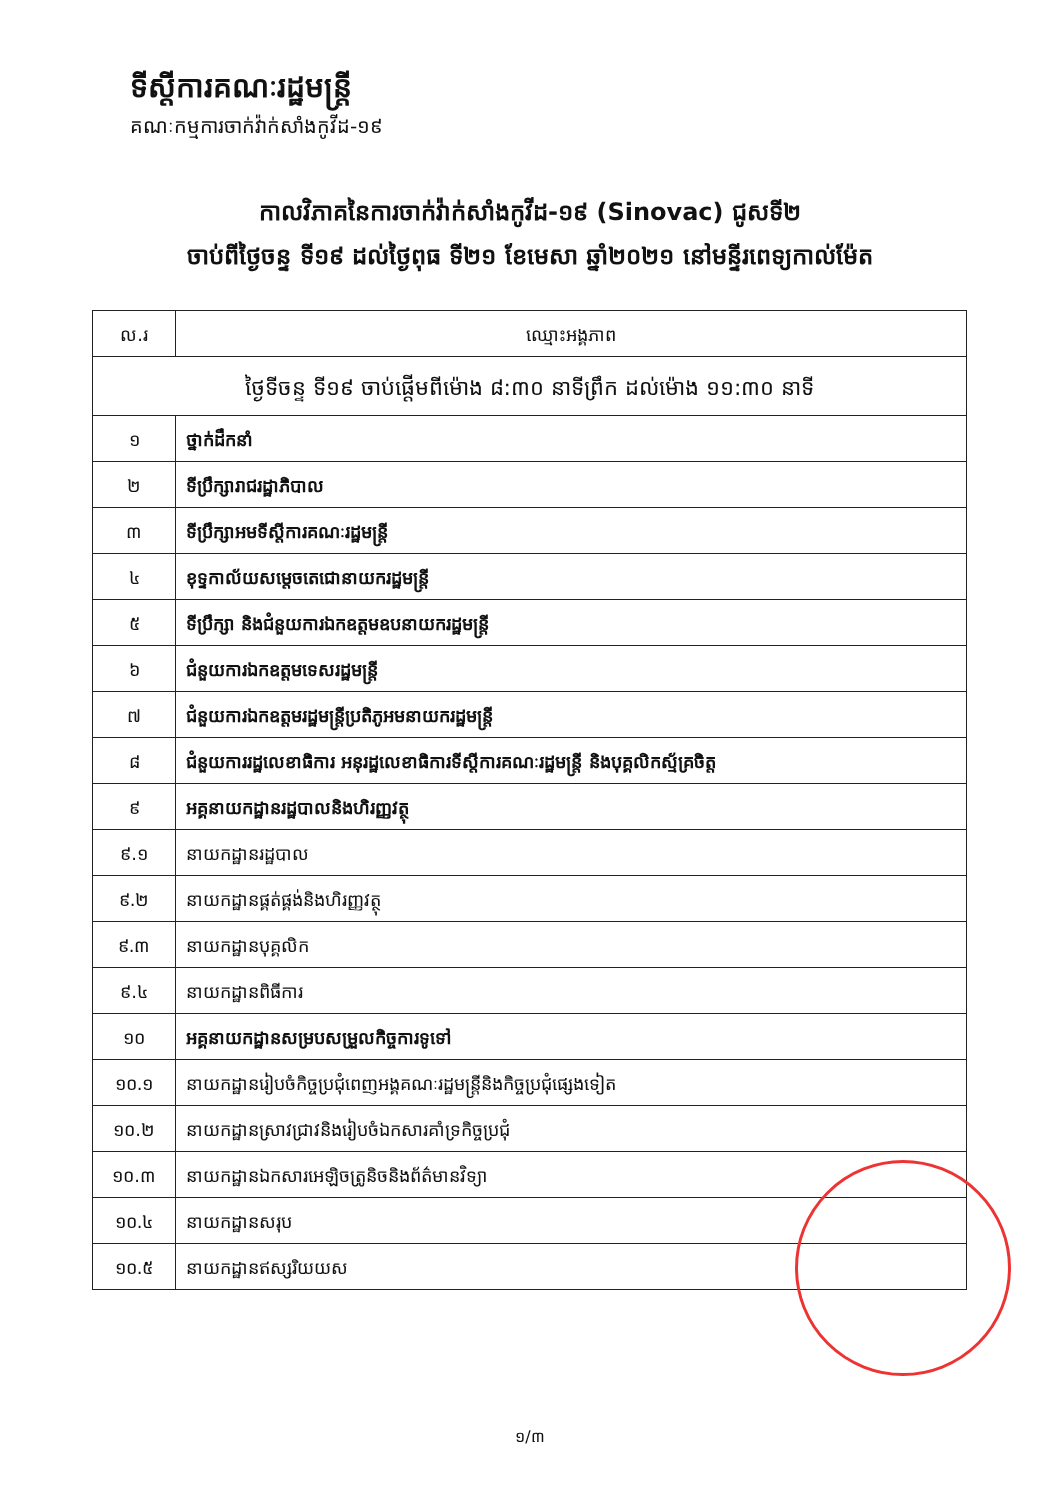ទីស្តីការគណៈរដ្ឋមន្ត្រី
គណៈកម្មការចាក់វ៉ាក់សាំងកូវីដ-១៩
កាលវិភាគនៃការចាក់វ៉ាក់សាំងកូវីដ-១៩ (Sinovac) ជូសទី២
ចាប់ពីថ្ងៃចន្ទ ទី១៩ ដល់ថ្ងៃពុធ ទី២១ ខែមេសា ឆ្នាំ២០២១ នៅមន្ទីរពេទ្យកាល់ម៉ែត
| ល.រ | ឈ្មោះអង្គភាព |
| --- | --- |
| ថ្ងៃទីចន្ទ ទី១៩ ចាប់ផ្តើមពីម៉ោង ៨:៣០ នាទីព្រឹក ដល់ម៉ោង ១១:៣០ នាទី | |
| ១ | ថ្នាក់ដឹកនាំ |
| ២ | ទីប្រឹក្សារាជរដ្ឋាភិបាល |
| ៣ | ទីប្រឹក្សាអមទីស្តីការគណៈរដ្ឋមន្ត្រី |
| ៤ | ខុទ្ទកាល័យសម្តេចតេជោនាយករដ្ឋមន្ត្រី |
| ៥ | ទីប្រឹក្សា និងជំនួយការឯកឧត្តមឧបនាយករដ្ឋមន្ត្រី |
| ៦ | ជំនួយការឯកឧត្តមទេសរដ្ឋមន្ត្រី |
| ៧ | ជំនួយការឯកឧត្តមរដ្ឋមន្ត្រីប្រតិភូអមនាយករដ្ឋមន្ត្រី |
| ៨ | ជំនួយការរដ្ឋលេខាធិការ អនុរដ្ឋលេខាធិការទីស្តីការគណៈរដ្ឋមន្ត្រី និងបុគ្គលិកស្ម័គ្រចិត្ត |
| ៩ | អគ្គនាយកដ្ឋានរដ្ឋបាលនិងហិរញ្ញវត្ថុ |
| ៩.១ | នាយកដ្ឋានរដ្ឋបាល |
| ៩.២ | នាយកដ្ឋានផ្គត់ផ្គង់និងហិរញ្ញវត្ថុ |
| ៩.៣ | នាយកដ្ឋានបុគ្គលិក |
| ៩.៤ | នាយកដ្ឋានពិធីការ |
| ១០ | អគ្គនាយកដ្ឋានសម្របសម្រួលកិច្ចការទូទៅ |
| ១០.១ | នាយកដ្ឋានរៀបចំកិច្ចប្រជុំពេញអង្គគណៈរដ្ឋមន្ត្រីនិងកិច្ចប្រជុំផ្សេងទៀត |
| ១០.២ | នាយកដ្ឋានស្រាវជ្រាវនិងរៀបចំឯកសារគាំទ្រកិច្ចប្រជុំ |
| ១០.៣ | នាយកដ្ឋានឯកសារអេឡិចត្រូនិចនិងព័ត៌មានវិទ្យា |
| ១០.៤ | នាយកដ្ឋានសរុប |
| ១០.៥ | នាយកដ្ឋានឥស្សរិយយស |
១/៣